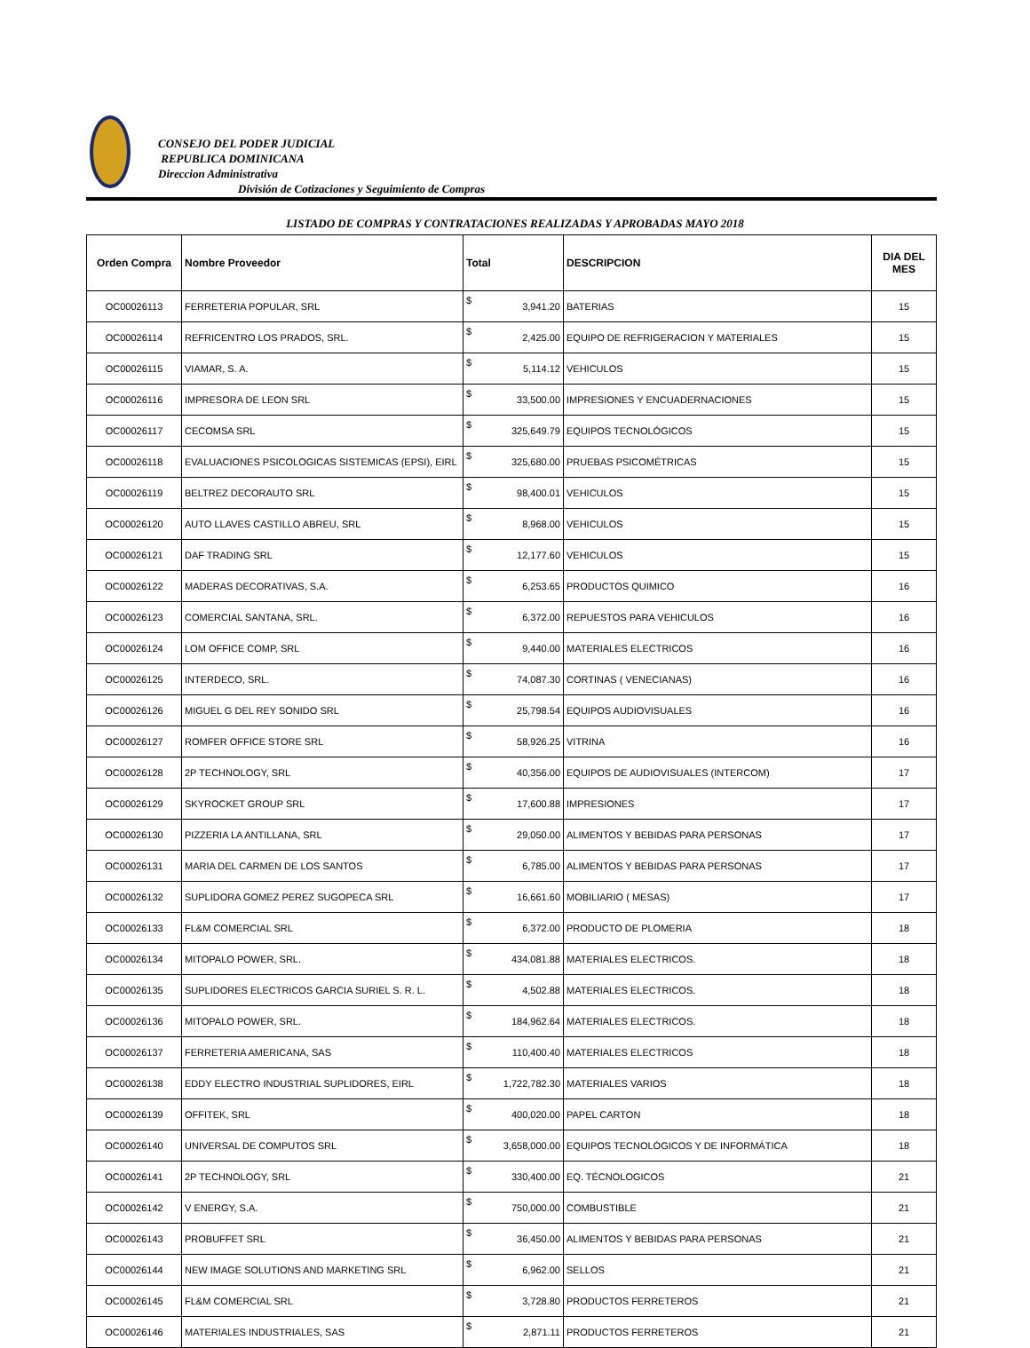CONSEJO DEL PODER JUDICIAL
REPUBLICA DOMINICANA
Direccion Administrativa
División de Cotizaciones y Seguimiento de Compras
LISTADO DE COMPRAS Y CONTRATACIONES REALIZADAS Y APROBADAS MAYO 2018
| Orden Compra | Nombre Proveedor | Total | | DESCRIPCION | DIA DEL MES |
| --- | --- | --- | --- | --- | --- |
| OC00026113 | FERRETERIA POPULAR, SRL | $ | 3,941.20 | BATERIAS | 15 |
| OC00026114 | REFRICENTRO LOS PRADOS, SRL. | $ | 2,425.00 | EQUIPO DE REFRIGERACION Y MATERIALES | 15 |
| OC00026115 | VIAMAR, S. A. | $ | 5,114.12 | VEHICULOS | 15 |
| OC00026116 | IMPRESORA DE LEON SRL | $ | 33,500.00 | IMPRESIONES Y ENCUADERNACIONES | 15 |
| OC00026117 | CECOMSA SRL | $ | 325,649.79 | EQUIPOS TECNOLÓGICOS | 15 |
| OC00026118 | EVALUACIONES PSICOLOGICAS SISTEMICAS (EPSI), EIRL | $ | 325,680.00 | PRUEBAS PSICOMÉTRICAS | 15 |
| OC00026119 | BELTREZ DECORAUTO SRL | $ | 98,400.01 | VEHICULOS | 15 |
| OC00026120 | AUTO LLAVES CASTILLO ABREU, SRL | $ | 8,968.00 | VEHICULOS | 15 |
| OC00026121 | DAF TRADING SRL | $ | 12,177.60 | VEHICULOS | 15 |
| OC00026122 | MADERAS DECORATIVAS, S.A. | $ | 6,253.65 | PRODUCTOS QUIMICO | 16 |
| OC00026123 | COMERCIAL SANTANA, SRL. | $ | 6,372.00 | REPUESTOS PARA VEHICULOS | 16 |
| OC00026124 | LOM OFFICE COMP, SRL | $ | 9,440.00 | MATERIALES ELECTRICOS | 16 |
| OC00026125 | INTERDECO, SRL. | $ | 74,087.30 | CORTINAS ( VENECIANAS) | 16 |
| OC00026126 | MIGUEL G DEL REY SONIDO SRL | $ | 25,798.54 | EQUIPOS AUDIOVISUALES | 16 |
| OC00026127 | ROMFER OFFICE STORE SRL | $ | 58,926.25 | VITRINA | 16 |
| OC00026128 | 2P TECHNOLOGY, SRL | $ | 40,356.00 | EQUIPOS DE AUDIOVISUALES (INTERCOM) | 17 |
| OC00026129 | SKYROCKET GROUP SRL | $ | 17,600.88 | IMPRESIONES | 17 |
| OC00026130 | PIZZERIA LA ANTILLANA, SRL | $ | 29,050.00 | ALIMENTOS Y BEBIDAS PARA PERSONAS | 17 |
| OC00026131 | MARIA DEL CARMEN DE LOS SANTOS | $ | 6,785.00 | ALIMENTOS Y BEBIDAS PARA PERSONAS | 17 |
| OC00026132 | SUPLIDORA GOMEZ PEREZ SUGOPECA SRL | $ | 16,661.60 | MOBILIARIO ( MESAS) | 17 |
| OC00026133 | FL&M COMERCIAL SRL | $ | 6,372.00 | PRODUCTO DE PLOMERIA | 18 |
| OC00026134 | MITOPALO POWER, SRL. | $ | 434,081.88 | MATERIALES ELECTRICOS. | 18 |
| OC00026135 | SUPLIDORES ELECTRICOS GARCIA SURIEL S. R. L. | $ | 4,502.88 | MATERIALES ELECTRICOS. | 18 |
| OC00026136 | MITOPALO POWER, SRL. | $ | 184,962.64 | MATERIALES ELECTRICOS. | 18 |
| OC00026137 | FERRETERIA AMERICANA, SAS | $ | 110,400.40 | MATERIALES ELECTRICOS | 18 |
| OC00026138 | EDDY ELECTRO INDUSTRIAL SUPLIDORES, EIRL | $ | 1,722,782.30 | MATERIALES VARIOS | 18 |
| OC00026139 | OFFITEK, SRL | $ | 400,020.00 | PAPEL CARTON | 18 |
| OC00026140 | UNIVERSAL DE COMPUTOS SRL | $ | 3,658,000.00 | EQUIPOS TECNOLÓGICOS Y DE INFORMÁTICA | 18 |
| OC00026141 | 2P TECHNOLOGY, SRL | $ | 330,400.00 | EQ. TÉCNOLOGICOS | 21 |
| OC00026142 | V ENERGY, S.A. | $ | 750,000.00 | COMBUSTIBLE | 21 |
| OC00026143 | PROBUFFET SRL | $ | 36,450.00 | ALIMENTOS Y BEBIDAS PARA PERSONAS | 21 |
| OC00026144 | NEW IMAGE SOLUTIONS AND MARKETING SRL | $ | 6,962.00 | SELLOS | 21 |
| OC00026145 | FL&M COMERCIAL SRL | $ | 3,728.80 | PRODUCTOS FERRETEROS | 21 |
| OC00026146 | MATERIALES INDUSTRIALES, SAS | $ | 2,871.11 | PRODUCTOS FERRETEROS | 21 |